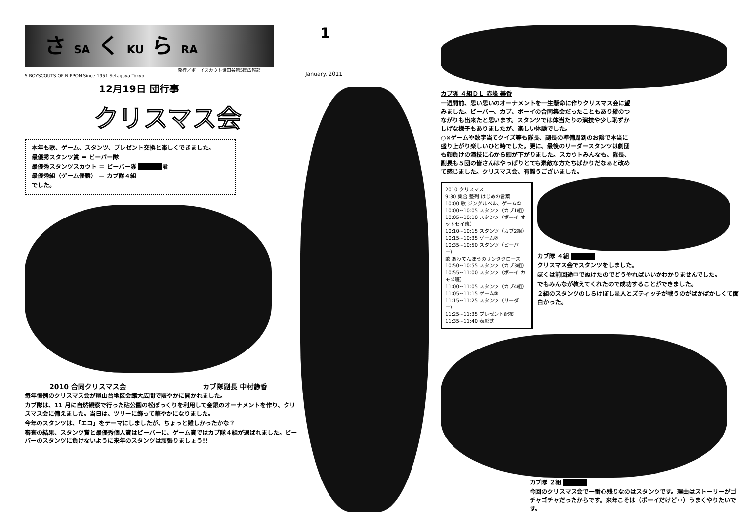さ SA く KU ら RA
発行／ボーイスカウト世田谷第5団広報部
5 BOYSCOUTS OF NIPPON Since 1951 Setagaya Tokyo
12月19日 団行事
クリスマス会
本年も歌、ゲーム、スタンツ、プレゼント交換と楽しくできました。
最優秀スタンツ賞 ＝ ビーバー隊
最優秀スタンツスカウト ＝ ビーバー隊 　　　　 君
最優秀組（ゲーム優勝） ＝ カブ隊４組
でした。
2010 合同クリスマス会 カブ隊副長 中村静香
毎年恒例のクリスマス会が尾山台地区会館大広間で賑やかに開かれました。
カブ隊は、11 月に自然観察で行った砧公園の松ぼっくりを利用して金銀のオーナメントを作り、クリスマス会に備えました。当日は、ツリーに飾って華やかになりました。
今年のスタンツは、「エコ」をテーマにしましたが、ちょっと難しかったかな？
審査の結果、スタンツ賞と最優秀個人賞はビーバーに、ゲーム賞ではカブ隊４組が選ばれました。ビーバーのスタンツに負けないように来年のスタンツは頑張りましょう!!
1
January. 2011
カブ隊 ４組ＤＬ 赤峰 美香
一週間前、思い思いのオーナメントを一生懸命に作りクリスマス会に望みました。ビーバー、カブ、ボーイの合同集会だったこともあり縦のつながりも出来たと思います。スタンツでは体当たりの演技や少し恥ずかしげな様子もありましたが、楽しい体験でした。
○×ゲームや数字当てクイズ等も隊長、副長の準備周到のお陰で本当に盛り上がり楽しいひと時でした。更に、最後のリーダースタンツは劇団も顔負けの演技に心から頭が下がりました。スカウトみんなも、隊長、副長も５団の皆さんはやっぱりとても素敵な方たちばかりだなぁと改めて感じました。クリスマス会、有難うございました。
2010 クリスマス
9:30 集合 整列 はじめの言葉
10:00 歌 ジングルベル、ゲーム①
10:00~10:05 スタンツ（カブ1組）
10:05~10:10 スタンツ（ボーイ オットセイ班）
10:10~10:15 スタンツ（カブ2組）
10:15~10:35 ゲーム②
10:35~10:50 スタンツ（ビーバー）
歌 あわてんぼうのサンタクロース
10:50~10:55 スタンツ（カブ3組）
10:55~11:00 スタンツ（ボーイ カモメ班）
11:00~11:05 スタンツ（カブ4組）
11:05~11:15 ゲーム③
11:15~11:25 スタンツ（リーダー）
11:25~11:35 プレゼント配布
11:35~11:40 表彰式
カブ隊 ４組 　　　　
クリスマス会でスタンツをしました。
ぼくは前回途中でぬけたのでどうやればいいかわかりませんでした。
でもみんなが教えてくれたので成功することができました。
２組のスタンツのしらけぼし星人とズティッチが戦うのがばかばかしくて面白かった。
カブ隊 ２組 　　　　
今回のクリスマス会で一番心残りなのはスタンツです。理由はストーリーがゴチャゴチャだったからです。来年こそは（ボーイだけど･･）うまくやりたいです。